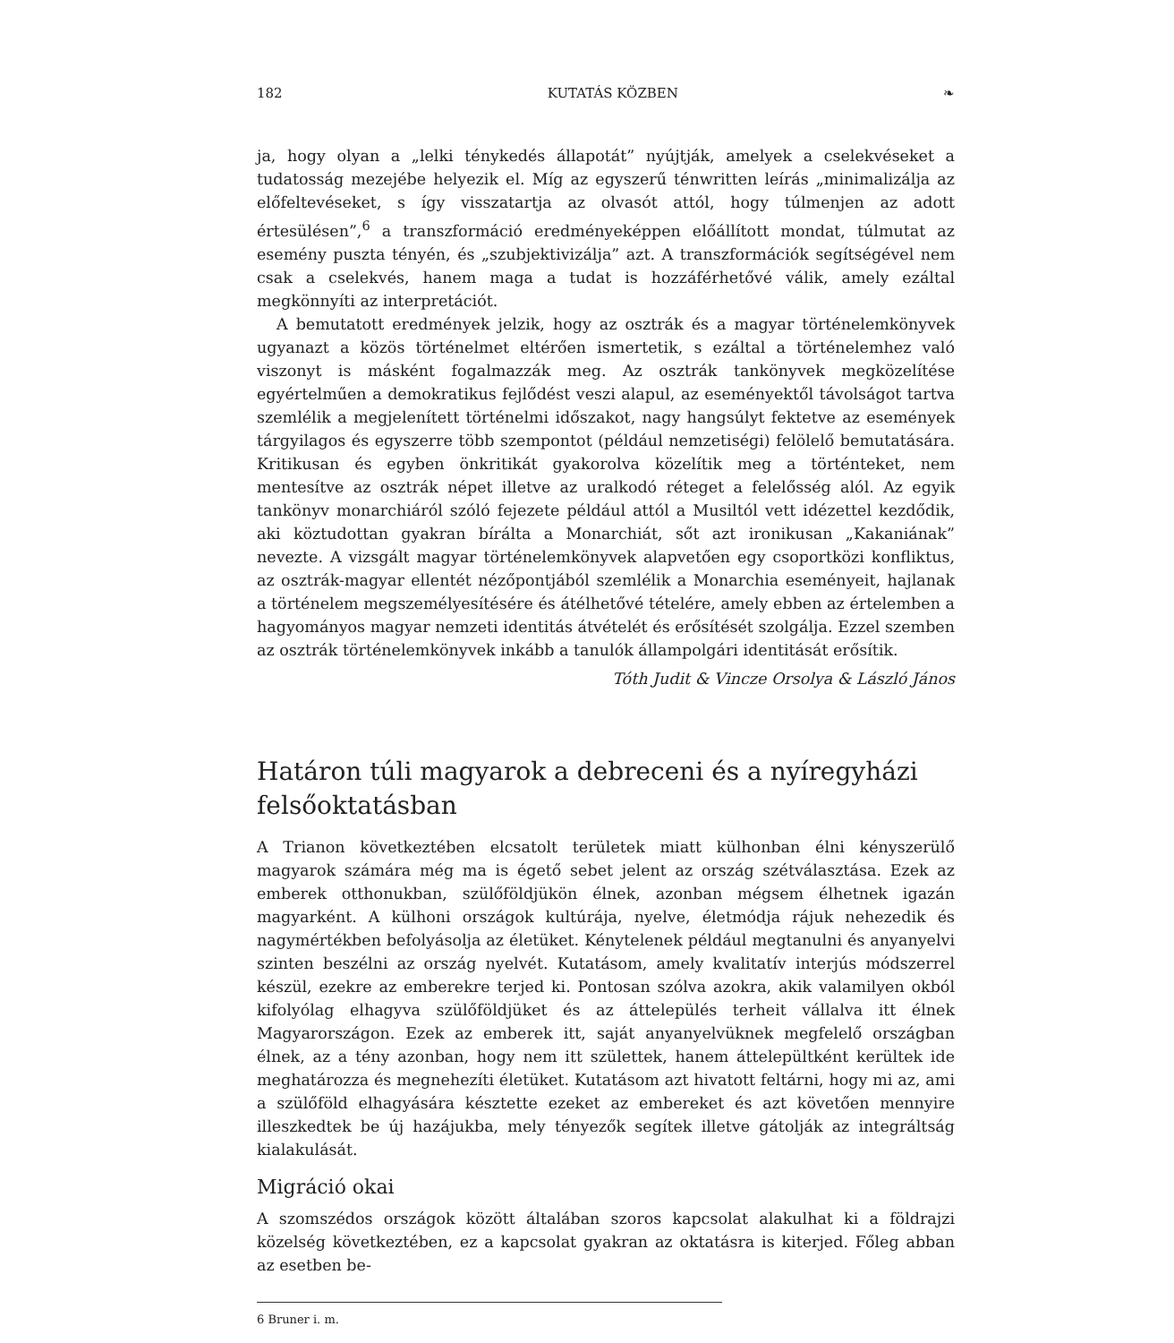182 KUTATÁS KÖZBEN ❧
ja, hogy olyan a „lelki ténykedés állapotát” nyújtják, amelyek a cselekvéseket a tudatosság mezejébe helyezik el. Míg az egyszerű ténwritten leírás „minimalizálja az előfeltevéseket, s így visszatartja az olvasót attól, hogy túlmenjen az adott értesülésen”,<sup>6</sup> a transzformáció eredményeképpen előállított mondat, túlmutat az esemény puszta tényén, és „szubjektivizálja” azt. A transzformációk segítségével nem csak a cselekvés, hanem maga a tudat is hozzáférhetővé válik, amely ezáltal megkönnyíti az interpretációt.
A bemutatott eredmények jelzik, hogy az osztrák és a magyar történelemkönyvek ugyanazt a közös történelmet eltérően ismertetik, s ezáltal a történelemhez való viszonyt is másként fogalmazzák meg. Az osztrák tankönyvek megközelítése egyértelműen a demokratikus fejlődést veszi alapul, az eseményektől távolságot tartva szemlélik a megjelenített történelmi időszakot, nagy hangsúlyt fektetve az események tárgyilagos és egyszerre több szempontot (például nemzetiségi) felölelő bemutatására. Kritikusan és egyben önkritikát gyakorolva közelítik meg a történteket, nem mentesítve az osztrák népet illetve az uralkodó réteget a felelősség alól. Az egyik tankönyv monarchiáról szóló fejezete például attól a Musiltól vett idézettel kezdődik, aki köztudottan gyakran bírálta a Monarchiát, sőt azt ironikusan „Kakaniának” nevezte. A vizsgált magyar történelemkönyvek alapvetően egy csoportközi konfliktus, az osztrák-magyar ellentét nézőpontjából szemlélik a Monarchia eseményeit, hajlanak a történelem megszemélyesítésére és átélhetővé tételére, amely ebben az értelemben a hagyományos magyar nemzeti identitás átvételét és erősítését szolgálja. Ezzel szemben az osztrák történelemkönyvek inkább a tanulók állampolgári identitását erősítik.
Tóth Judit & Vincze Orsolya & László János
Határon túli magyarok a debreceni és a nyíregyházi felsőoktatásban
A Trianon következtében elcsatolt területek miatt külhonban élni kényszerülő magyarok számára még ma is égető sebet jelent az ország szétválasztása. Ezek az emberek otthonukban, szülőföldjükön élnek, azonban mégsem élhetnek igazán magyarként. A külhoni országok kultúrája, nyelve, életmódja rájuk nehezedik és nagymértékben befolyásolja az életüket. Kénytelenek például megtanulni és anyanyelvi szinten beszélni az ország nyelvét. Kutatásom, amely kvalitatív interjús módszerrel készül, ezekre az emberekre terjed ki. Pontosan szólva azokra, akik valamilyen okból kifolyólag elhagyva szülőföldjüket és az áttelepülés terheit vállalva itt élnek Magyarországon. Ezek az emberek itt, saját anyanyelvüknek megfelelő országban élnek, az a tény azonban, hogy nem itt születtek, hanem áttelepültként kerültek ide meghatározza és megnehezíti életüket. Kutatásom azt hivatott feltárni, hogy mi az, ami a szülőföld elhagyására késztette ezeket az embereket és azt követően mennyire illeszkedtek be új hazájukba, mely tényezők segítek illetve gátolják az integráltság kialakulását.
Migráció okai
A szomszédos országok között általában szoros kapcsolat alakulhat ki a földrajzi közelség következtében, ez a kapcsolat gyakran az oktatásra is kiterjed. Főleg abban az esetben be-
6 Bruner i. m.